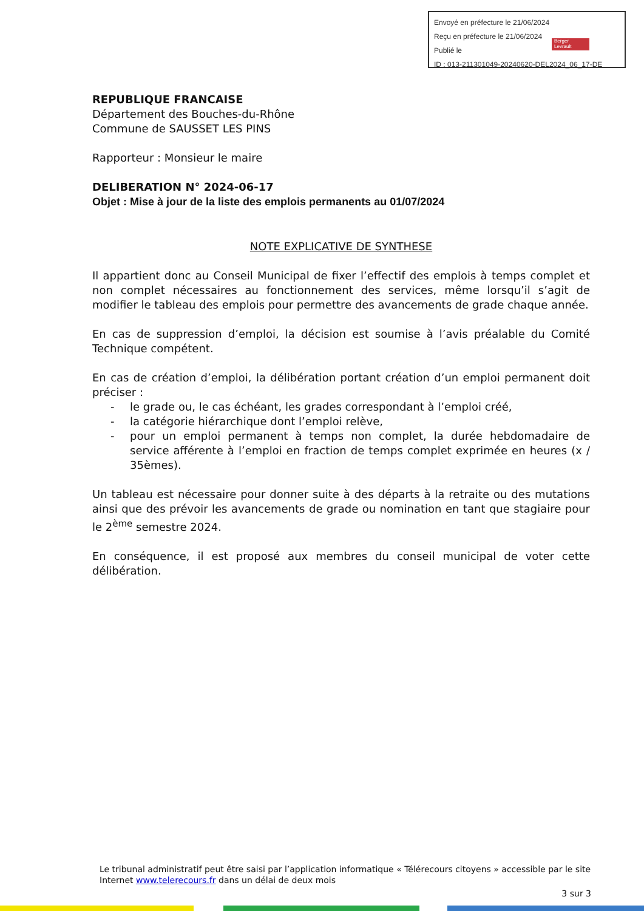Envoyé en préfecture le 21/06/2024
Reçu en préfecture le 21/06/2024
Publié le
ID : 013-211301049-20240620-DEL2024_06_17-DE
Berger
Levrault
REPUBLIQUE FRANCAISE
Département des Bouches-du-Rhône
Commune de SAUSSET LES PINS
Rapporteur : Monsieur le maire
DELIBERATION N° 2024-06-17
Objet : Mise à jour de la liste des emplois permanents au 01/07/2024
NOTE EXPLICATIVE DE SYNTHESE
Il appartient donc au Conseil Municipal de fixer l’effectif des emplois à temps complet et non complet nécessaires au fonctionnement des services, même lorsqu’il s’agit de modifier le tableau des emplois pour permettre des avancements de grade chaque année.
En cas de suppression d’emploi, la décision est soumise à l’avis préalable du Comité Technique compétent.
En cas de création d’emploi, la délibération portant création d’un emploi permanent doit préciser :
- le grade ou, le cas échéant, les grades correspondant à l’emploi créé,
- la catégorie hiérarchique dont l’emploi relève,
- pour un emploi permanent à temps non complet, la durée hebdomadaire de service afférente à l’emploi en fraction de temps complet exprimée en heures (x / 35èmes).
Un tableau est nécessaire pour donner suite à des départs à la retraite ou des mutations ainsi que des prévoir les avancements de grade ou nomination en tant que stagiaire pour le 2<sup>ème</sup> semestre 2024.
En conséquence, il est proposé aux membres du conseil municipal de voter cette délibération.
Le tribunal administratif peut être saisi par l’application informatique « Télérecours citoyens » accessible par le site Internet www.telerecours.fr dans un délai de deux mois
3 sur 3